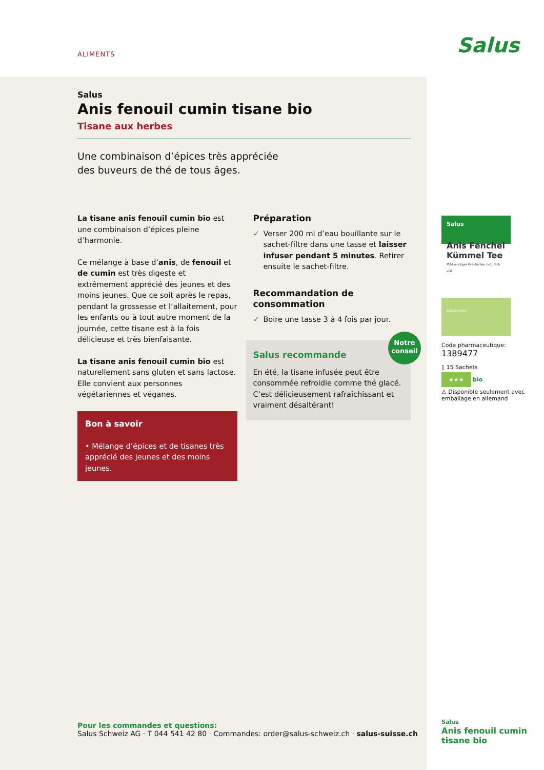ALIMENTS Salus
Salus
Anis fenouil cumin tisane bio
Tisane aux herbes
Une combinaison d’épices très appréciée des buveurs de thé de tous âges.
La tisane anis fenouil cumin bio est une combinaison d’épices pleine d’harmonie.
Ce mélange à base d’anis, de fenouil et de cumin est très digeste et extrêmement apprécié des jeunes et des moins jeunes. Que ce soit après le repas, pendant la grossesse et l’allaitement, pour les enfants ou à tout autre moment de la journée, cette tisane est à la fois délicieuse et très bienfaisante.
La tisane anis fenouil cumin bio est naturellement sans gluten et sans lactose. Elle convient aux personnes végétariennes et véganes.
Bon à savoir
• Mélange d’épices et de tisanes très apprécié des jeunes et des moins jeunes.
Préparation
Verser 200 ml d’eau bouillante sur le sachet-filtre dans une tasse et laisser infuser pendant 5 minutes. Retirer ensuite le sachet-filtre.
Recommandation de consommation
Boire une tasse 3 à 4 fois par jour.
Notre conseil
Salus recommande
En été, la tisane infusée peut être consommée refroidie comme thé glacé. C’est délicieusement rafraîchissant et vraiment désaltérant!
Salus
Anis Fenchel Kümmel Tee
Mild würziger Kräutertee, natürlich süß
KRÄUTERTEE
Code pharmaceutique:
1389477
▯ 15 Sachets
★★★ bio
⚠ Disponible seulement avec emballage en allemand
Pour les commandes et questions:
Salus Schweiz AG · T 044 541 42 80 · Commandes: order@salus-schweiz.ch · salus-suisse.ch
Salus
Anis fenouil cumin tisane bio